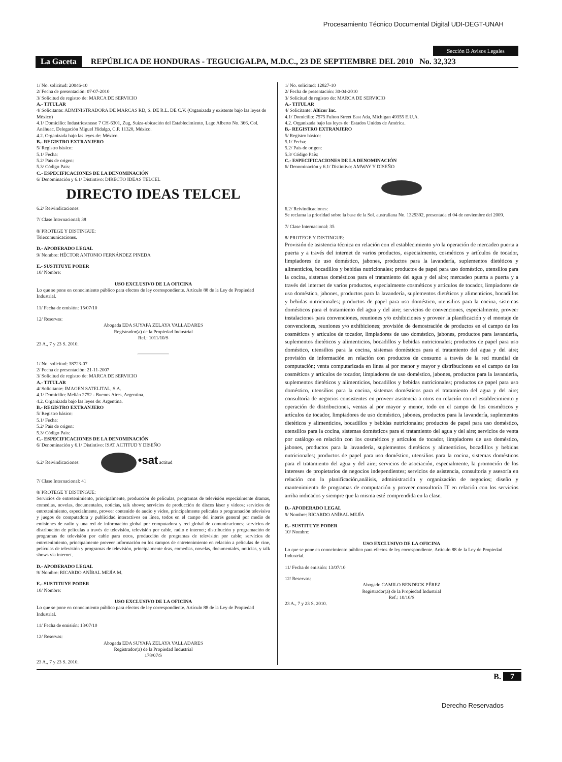Procesamiento Técnico Documental Digital UDI-DEGT-UNAH
Sección B Avisos Legales
La Gaceta REPÚBLICA DE HONDURAS - TEGUCIGALPA, M.D.C., 23 DE SEPTIEMBRE DEL 2010 No. 32,323
1/ No. solicitud: 20046-10
2/ Fecha de presentación: 07-07-2010
3/ Solicitud de registro de: MARCA DE SERVICIO
A.- TITULAR
4/ Solicitante: ADMINISTRADORA DE MARCAS RD, S. DE R.L. DE C.V. (Organizada y existente bajo las leyes de México)
4.1/ Domicilio: Industriestrasse 7 CH-6301, Zug, Suiza-ubicación del Establecimiento, Lago Alberto No. 366, Col. Anáhuac, Delegación Miguel Hidalgo, C.P. 11320, México.
4.2. Organizada bajo las leyes de: México.
B.- REGISTRO EXTRANJERO
5/ Registro básico:
5.1/ Fecha:
5.2/ País de origen:
5.3/ Código País:
C.- ESPECIFICACIONES DE LA DENOMINACIÓN
6/ Denominación y 6.1/ Distintivo: DIRECTO IDEAS TELCEL
DIRECTO IDEAS TELCEL
6.2/ Reivindicaciones:
7/ Clase Internacional: 38
8/ PROTEGE Y DISTINGUE:
Telecomunicaciones.
D.- APODERADO LEGAL
9/ Nombre: HÉCTOR ANTONIO FERNÁNDEZ PINEDA
E.- SUSTITUYE PODER
10/ Nombre:
USO EXCLUSIVO DE LA OFICINA
Lo que se pone en conocimiento público para efectos de ley correspondiente. Artículo 88 de la Ley de Propiedad Industrial.
11/ Fecha de emisión: 15/07/10
12/ Reservas:
Abogada EDA SUYAPA ZELAYA VALLADARES
Registrador(a) de la Propiedad Industrial
Ref.: 1011/10/S
23 A., 7 y 23 S. 2010.
1/ No. solicitud: 38723-07
2/ Fecha de presentación: 21-11-2007
3/ Solicitud de registro de: MARCA DE SERVICIO
A.- TITULAR
4/ Solicitante: IMAGEN SATELITAL, S.A.
4.1/ Domicilio: Melián 2752 - Buenos Aires, Argentina.
4.2. Organizada bajo las leyes de: Argentina.
B.- REGISTRO EXTRANJERO
5/ Registro básico:
5.1/ Fecha:
5.2/ País de origen:
5.3/ Código País:
C.- ESPECIFICACIONES DE LA DENOMINACIÓN
6/ Denominación y 6.1/ Distintivo: ISAT ACTITUD Y DISEÑO
6.2/ Reivindicaciones: •sat actitud
7/ Clase Internacional: 41
8/ PROTEGE Y DISTINGUE:
Servicios de entretenimiento, principalmente, producción de películas, programas de televisión especialmente dramas, comedias, novelas, documentales, noticias, talk shows; servicios de producción de discos láser y videos; servicios de entretenimiento, especialmente, proveer contenido de audio y video, principalmente películas o programación televisiva y juegos de computadora y publicidad interactivos en línea, todos en el campo del interés general por medio de emisiones de radio y una red de información global por computadora y red global de comunicaciones; servicios de distribución de películas a través de televisión, televisión por cable, radio e internet; distribución y programación de programas de televisión por cable para otros, producción de programas de televisión por cable; servicios de entretenimiento, principalmente proveer información en los campos de entretenimiento en relación a películas de cine, películas de televisión y programas de televisión, principalmente dras, comedias, novelas, documentales, noticias, y talk shows vía internet.
D.- APODERADO LEGAL
9/ Nombre: RICARDO ANÍBAL MEJÍA M.
E.- SUSTITUYE PODER
10/ Nombre:
USO EXCLUSIVO DE LA OFICINA
Lo que se pone en conocimiento público para efectos de ley correspondiente. Artículo 88 de la Ley de Propiedad Industrial.
11/ Fecha de emisión: 13/07/10
12/ Reservas:
Abogada EDA SUYAPA ZELAYA VALLADARES
Registrador(a) de la Propiedad Industrial
178/07/S
23 A., 7 y 23 S. 2010.
1/ No. solicitud: 12827-10
2/ Fecha de presentación: 30-04-2010
3/ Solicitud de registro de: MARCA DE SERVICIO
A.- TITULAR
4/ Solicitante: Alticor Inc.
4.1/ Domicilio: 7575 Fulton Street East Ada, Michigan 49355 E.U.A.
4.2. Organizada bajo las leyes de: Estados Unidos de América.
B.- REGISTRO EXTRANJERO
5/ Registro básico:
5.1/ Fecha:
5.2/ País de origen:
5.3/ Código País:
C.- ESPECIFICACIONES DE LA DENOMINACIÓN
6/ Denominación y 6.1/ Distintivo: AMWAY Y DISEÑO
6.2/ Reivindicaciones:
Se reclama la prioridad sobre la base de la Sol. australiana No. 1329392, presentada el 04 de noviembre del 2009.
7/ Clase Internacional: 35
8/ PROTEGE Y DISTINGUE:
Provisión de asistencia técnica en relación con el establecimiento y/o la operación de mercadeo puerta a puerta y a través del internet de varios productos, especialmente, cosméticos y artículos de tocador, limpiadores de uso doméstico, jabones, productos para la lavandería, suplementos dietéticos y alimenticios, bocadillos y bebidas nutricionales; productos de papel para uso doméstico, utensilios para la cocina, sistemas domésticos para el tratamiento del agua y del aire; mercadeo puerta a puerta y a través del internet de varios productos, especialmente cosméticos y artículos de tocador, limpiadores de uso doméstico, jabones, productos para la lavandería, suplementos dietéticos y alimenticios, bocadillos y bebidas nutricionales; productos de papel para uso doméstico, utensilios para la cocina, sistemas domésticos para el tratamiento del agua y del aire; servicios de convenciones, especialmente, proveer instalaciones para convenciones, reuniones y/o exhibiciones y proveer la planificación y el montaje de convenciones, reuniones y/o exhibiciones; provisión de demostración de productos en el campo de los cosméticos y artículos de tocador, limpiadores de uso doméstico, jabones, productos para lavandería, suplementos dietéticos y alimenticios, bocadillos y bebidas nutricionales; productos de papel para uso doméstico, utensilios para la cocina, sistemas domésticos para el tratamiento del agua y del aire; provisión de información en relación con productos de consumo a través de la red mundial de computación; venta computarizada en línea al por menor y mayor y distribuciones en el campo de los cosméticos y artículos de tocador, limpiadores de uso doméstico, jabones, productos para la lavandería, suplementos dietéticos y alimenticios, bocadillos y bebidas nutricionales; productos de papel para uso doméstico, utensilios para la cocina, sistemas domésticos para el tratamiento del agua y del aire; consultoría de negocios consistentes en proveer asistencia a otros en relación con el establecimiento y operación de distribuciones, ventas al por mayor y menor, todo en el campo de los cosméticos y artículos de tocador, limpiadores de uso doméstico, jabones, productos para la lavandería, suplementos dietéticos y alimenticios, bocadillos y bebidas nutricionales; productos de papel para uso doméstico, utensilios para la cocina, sistemas domésticos para el tratamiento del agua y del aire; servicios de venta por catálogo en relación con los cosméticos y artículos de tocador, limpiadores de uso doméstico, jabones, productos para la lavandería, suplementos dietéticos y alimenticios, bocadillos y bebidas nutricionales; productos de papel para uso doméstico, utensilios para la cocina, sistemas domésticos para el tratamiento del agua y del aire; servicios de asociación, especialmente, la promoción de los intereses de propietarios de negocios independientes; servicios de asistencia, consultoría y asesoría en relación con la planificación,análisis, administración y organización de negocios; diseño y mantenimiento de programas de computación y proveer consultoría IT en relación con los servicios arriba indicados y siempre que la misma esté comprendida en la clase.
D.- APODERADO LEGAL
9/ Nombre: RICARDO ANÍBAL MEJÍA
E.- SUSTITUYE PODER
10/ Nombre:
USO EXCLUSIVO DE LA OFICINA
Lo que se pone en conocimiento público para efectos de ley correspondiente. Artículo 88 de la Ley de Propiedad Industrial.
11/ Fecha de emisión: 13/07/10
12/ Reservas:
Abogado CAMILO BENDECK PÉREZ
Registrador(a) de la Propiedad Industrial
Ref.: 10/10/S
23 A., 7 y 23 S. 2010.
B. 7
Derecho Reservados